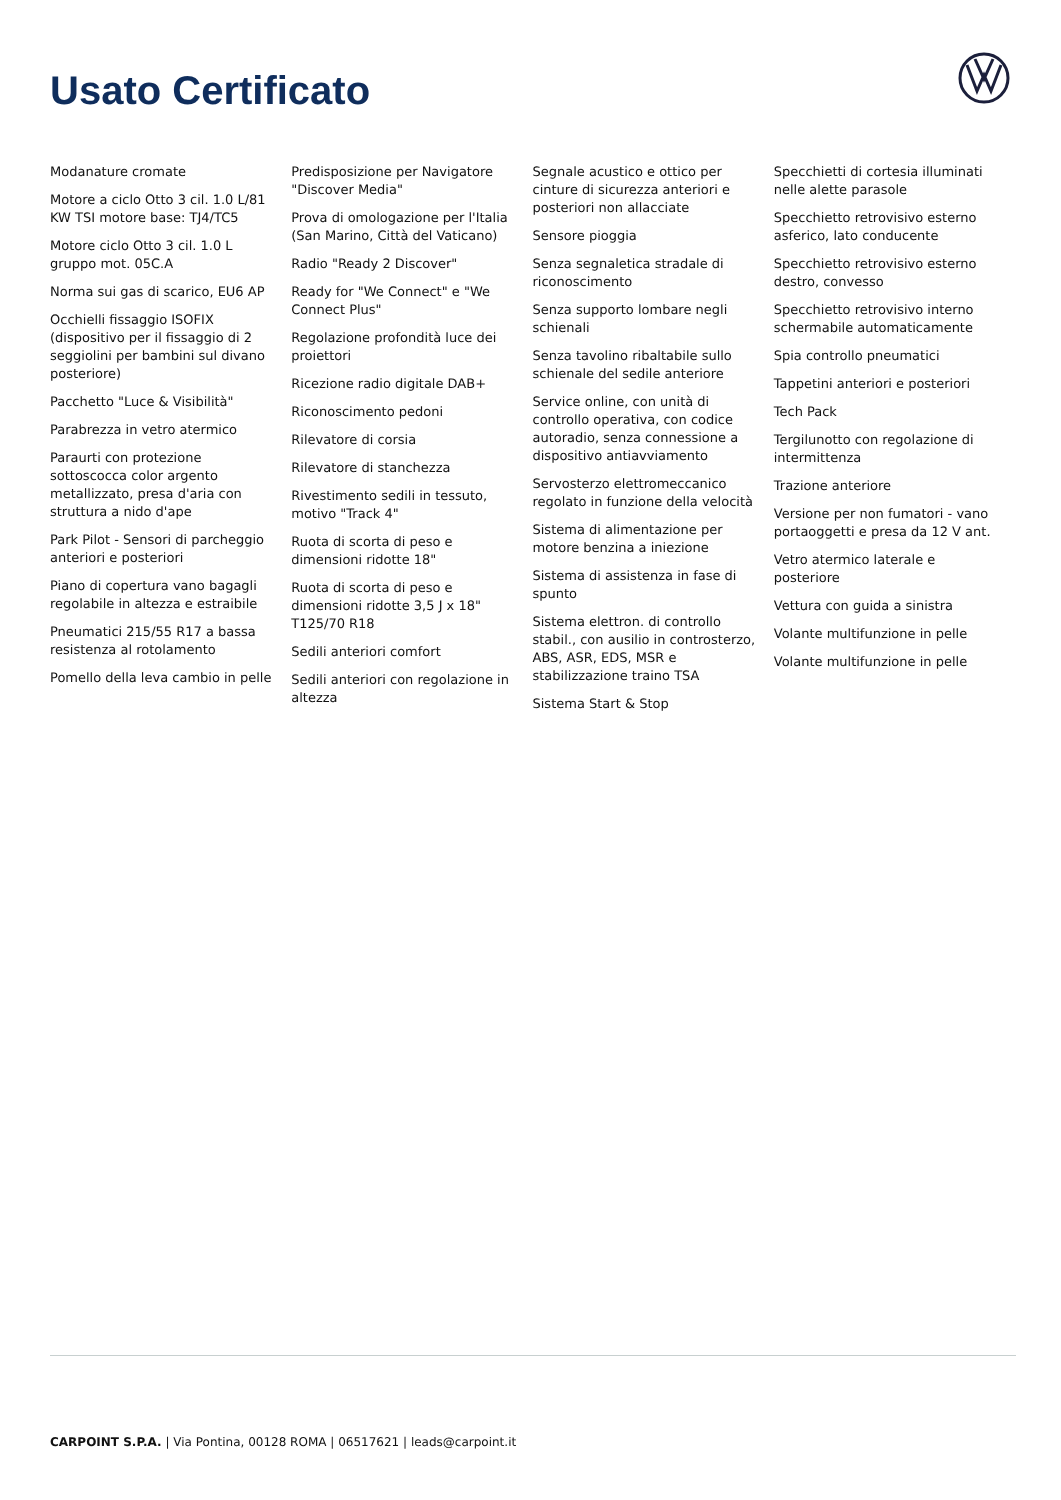Usato Certificato
Modanature cromate
Motore a ciclo Otto 3 cil. 1.0 L/81 KW TSI motore base: TJ4/TC5
Motore ciclo Otto 3 cil. 1.0 L gruppo mot. 05C.A
Norma sui gas di scarico, EU6 AP
Occhielli fissaggio ISOFIX (dispositivo per il fissaggio di 2 seggiolini per bambini sul divano posteriore)
Pacchetto "Luce & Visibilità"
Parabrezza in vetro atermico
Paraurti con protezione sottoscocca color argento metallizzato, presa d'aria con struttura a nido d'ape
Park Pilot - Sensori di parcheggio anteriori e posteriori
Piano di copertura vano bagagli regolabile in altezza e estraibile
Pneumatici 215/55 R17 a bassa resistenza al rotolamento
Pomello della leva cambio in pelle
Predisposizione per Navigatore "Discover Media"
Prova di omologazione per l'Italia (San Marino, Città del Vaticano)
Radio "Ready 2 Discover"
Ready for "We Connect" e "We Connect Plus"
Regolazione profondità luce dei proiettori
Ricezione radio digitale DAB+
Riconoscimento pedoni
Rilevatore di corsia
Rilevatore di stanchezza
Rivestimento sedili in tessuto, motivo "Track 4"
Ruota di scorta di peso e dimensioni ridotte 18"
Ruota di scorta di peso e dimensioni ridotte 3,5 J x 18" T125/70 R18
Sedili anteriori comfort
Sedili anteriori con regolazione in altezza
Segnale acustico e ottico per cinture di sicurezza anteriori e posteriori non allacciate
Sensore pioggia
Senza segnaletica stradale di riconoscimento
Senza supporto lombare negli schienali
Senza tavolino ribaltabile sullo schienale del sedile anteriore
Service online, con unità di controllo operativa, con codice autoradio, senza connessione a dispositivo antiavviamento
Servosterzo elettromeccanico regolato in funzione della velocità
Sistema di alimentazione per motore benzina a iniezione
Sistema di assistenza in fase di spunto
Sistema elettron. di controllo stabil., con ausilio in controsterzo, ABS, ASR, EDS, MSR e stabilizzazione traino TSA
Sistema Start & Stop
Specchietti di cortesia illuminati nelle alette parasole
Specchietto retrovisivo esterno asferico, lato conducente
Specchietto retrovisivo esterno destro, convesso
Specchietto retrovisivo interno schermabile automaticamente
Spia controllo pneumatici
Tappetini anteriori e posteriori
Tech Pack
Tergilunotto con regolazione di intermittenza
Trazione anteriore
Versione per non fumatori - vano portaoggetti e presa da 12 V ant.
Vetro atermico laterale e posteriore
Vettura con guida a sinistra
Volante multifunzione in pelle
Volante multifunzione in pelle
CARPOINT S.P.A. | Via Pontina, 00128 ROMA | 06517621 | leads@carpoint.it